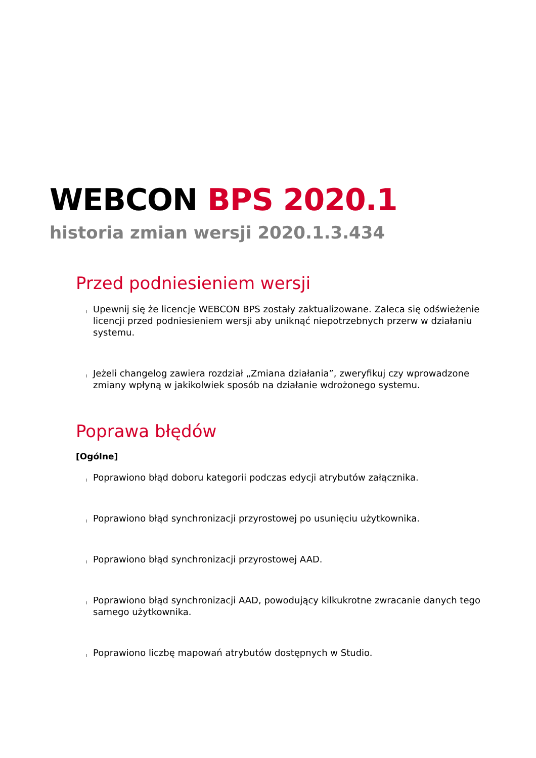WEBCON BPS 2020.1
historia zmian wersji 2020.1.3.434
Przed podniesieniem wersji
l Upewnij się że licencje WEBCON BPS zostały zaktualizowane. Zaleca się odświeżenie licencji przed podniesieniem wersji aby uniknąć niepotrzebnych przerw w działaniu systemu.
l Jeżeli changelog zawiera rozdział „Zmiana działania”, zweryfikuj czy wprowadzone zmiany wpłyną w jakikolwiek sposób na działanie wdrożonego systemu.
Poprawa błędów
[Ogólne]
l Poprawiono błąd doboru kategorii podczas edycji atrybutów załącznika.
l Poprawiono błąd synchronizacji przyrostowej po usunięciu użytkownika.
l Poprawiono błąd synchronizacji przyrostowej AAD.
l Poprawiono błąd synchronizacji AAD, powodujący kilkukrotne zwracanie danych tego samego użytkownika.
l Poprawiono liczbę mapowań atrybutów dostępnych w Studio.